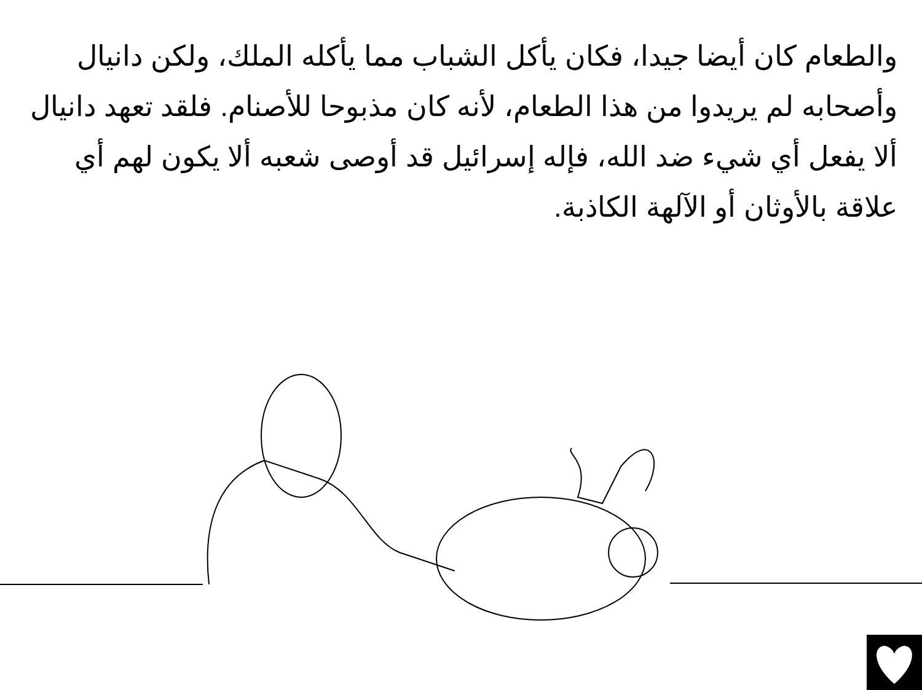والطعام كان أيضا جيدا، فكان يأكل الشباب مما يأكله الملك، ولكن دانيال وأصحابه لم يريدوا من هذا الطعام، لأنه كان مذبوحا للأصنام. فلقد تعهد دانيال ألا يفعل أي شيء ضد الله، فإله إسرائيل قد أوصى شعبه ألا يكون لهم أي علاقة بالأوثان أو الآلهة الكاذبة.